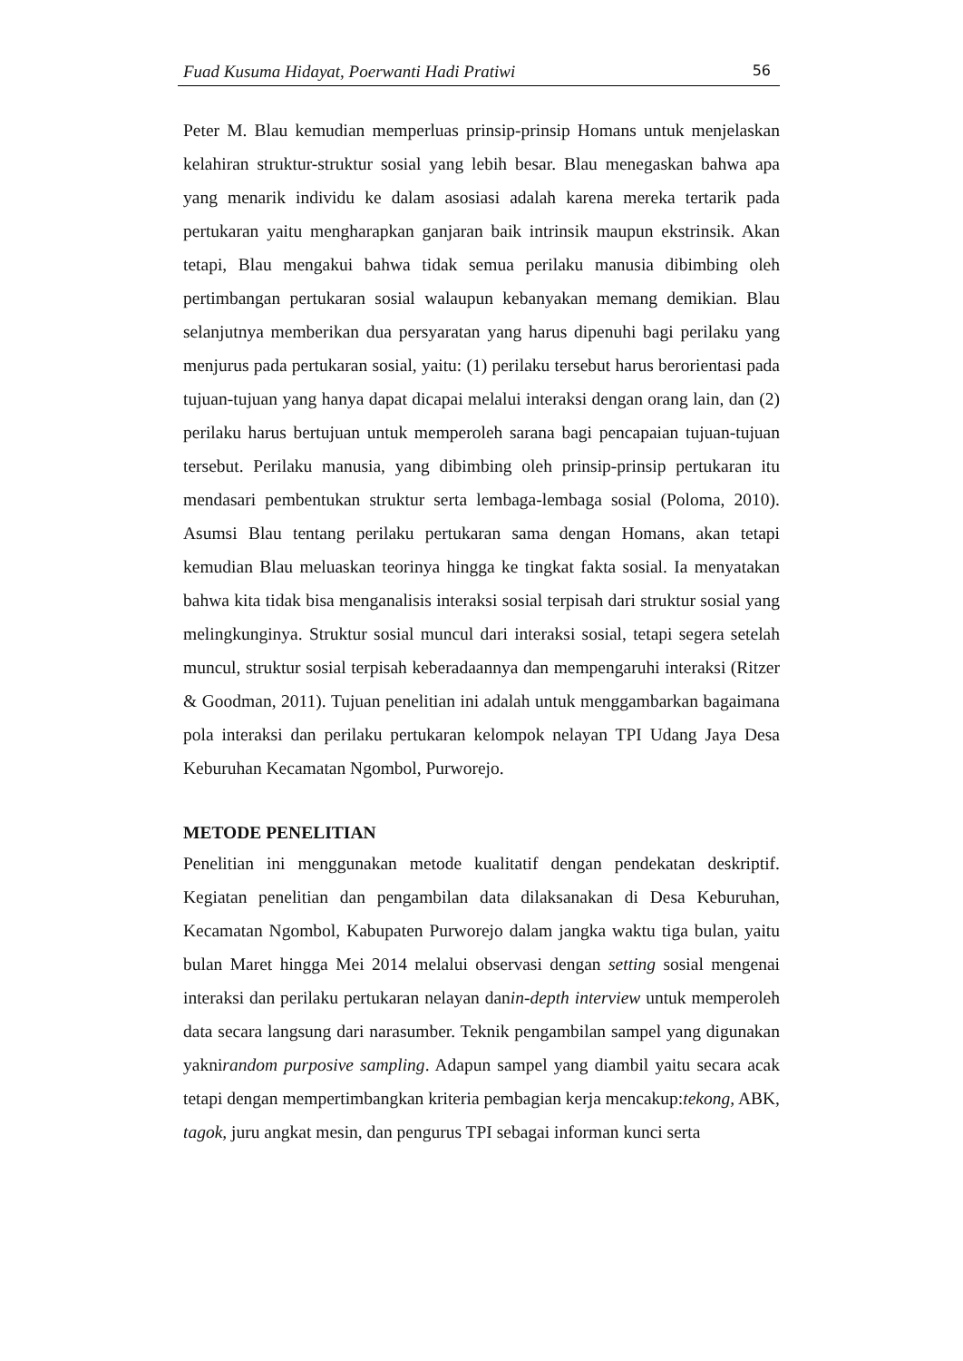Fuad Kusuma Hidayat, Poerwanti Hadi Pratiwi 56
Peter M. Blau kemudian memperluas prinsip-prinsip Homans untuk menjelaskan kelahiran struktur-struktur sosial yang lebih besar. Blau menegaskan bahwa apa yang menarik individu ke dalam asosiasi adalah karena mereka tertarik pada pertukaran yaitu mengharapkan ganjaran baik intrinsik maupun ekstrinsik. Akan tetapi, Blau mengakui bahwa tidak semua perilaku manusia dibimbing oleh pertimbangan pertukaran sosial walaupun kebanyakan memang demikian. Blau selanjutnya memberikan dua persyaratan yang harus dipenuhi bagi perilaku yang menjurus pada pertukaran sosial, yaitu: (1) perilaku tersebut harus berorientasi pada tujuan-tujuan yang hanya dapat dicapai melalui interaksi dengan orang lain, dan (2) perilaku harus bertujuan untuk memperoleh sarana bagi pencapaian tujuan-tujuan tersebut. Perilaku manusia, yang dibimbing oleh prinsip-prinsip pertukaran itu mendasari pembentukan struktur serta lembaga-lembaga sosial (Poloma, 2010). Asumsi Blau tentang perilaku pertukaran sama dengan Homans, akan tetapi kemudian Blau meluaskan teorinya hingga ke tingkat fakta sosial. Ia menyatakan bahwa kita tidak bisa menganalisis interaksi sosial terpisah dari struktur sosial yang melingkunginya. Struktur sosial muncul dari interaksi sosial, tetapi segera setelah muncul, struktur sosial terpisah keberadaannya dan mempengaruhi interaksi (Ritzer & Goodman, 2011). Tujuan penelitian ini adalah untuk menggambarkan bagaimana pola interaksi dan perilaku pertukaran kelompok nelayan TPI Udang Jaya Desa Keburuhan Kecamatan Ngombol, Purworejo.
METODE PENELITIAN
Penelitian ini menggunakan metode kualitatif dengan pendekatan deskriptif. Kegiatan penelitian dan pengambilan data dilaksanakan di Desa Keburuhan, Kecamatan Ngombol, Kabupaten Purworejo dalam jangka waktu tiga bulan, yaitu bulan Maret hingga Mei 2014 melalui observasi dengan setting sosial mengenai interaksi dan perilaku pertukaran nelayan danin-depth interview untuk memperoleh data secara langsung dari narasumber. Teknik pengambilan sampel yang digunakan yaknirandom purposive sampling. Adapun sampel yang diambil yaitu secara acak tetapi dengan mempertimbangkan kriteria pembagian kerja mencakup:tekong, ABK, tagok, juru angkat mesin, dan pengurus TPI sebagai informan kunci serta